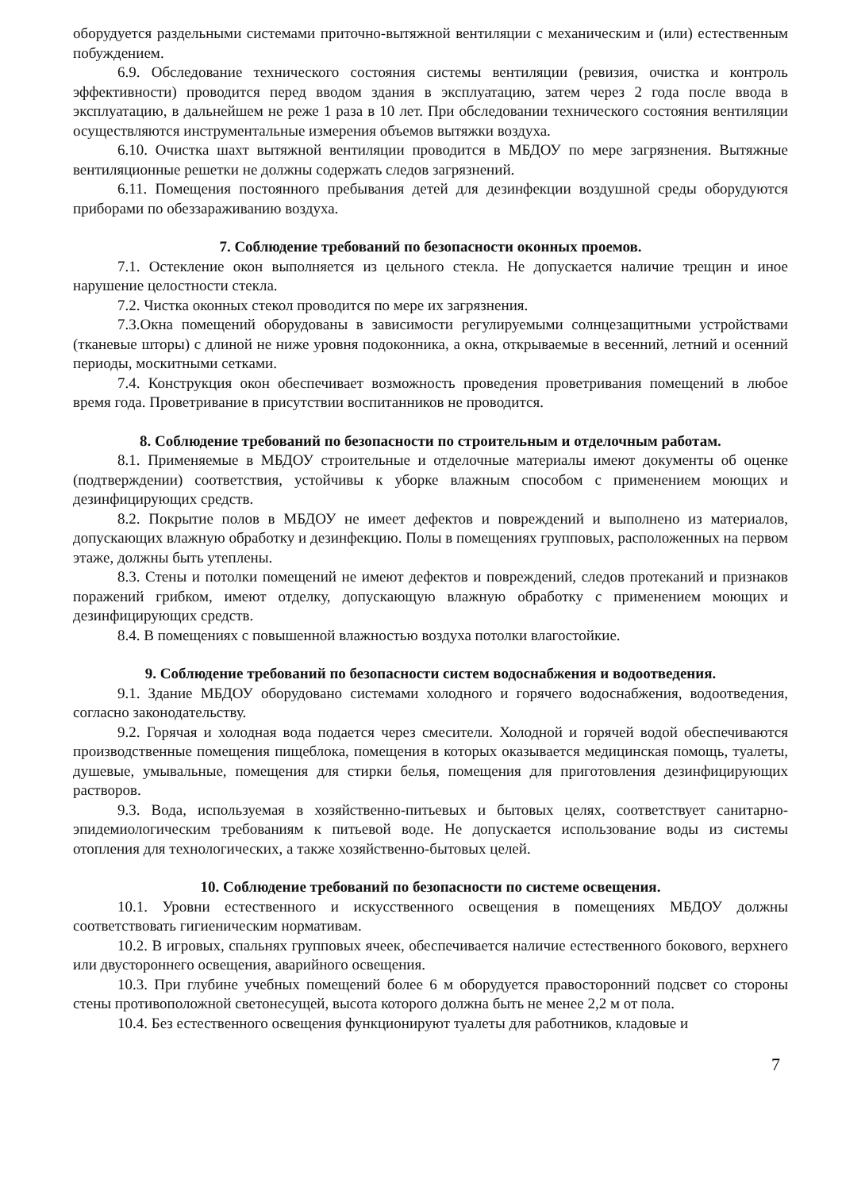оборудуется раздельными системами приточно-вытяжной вентиляции с механическим и (или) естественным побуждением.
6.9. Обследование технического состояния системы вентиляции (ревизия, очистка и контроль эффективности) проводится перед вводом здания в эксплуатацию, затем через 2 года после ввода в эксплуатацию, в дальнейшем не реже 1 раза в 10 лет. При обследовании технического состояния вентиляции осуществляются инструментальные измерения объемов вытяжки воздуха.
6.10. Очистка шахт вытяжной вентиляции проводится в МБДОУ по мере загрязнения. Вытяжные вентиляционные решетки не должны содержать следов загрязнений.
6.11. Помещения постоянного пребывания детей для дезинфекции воздушной среды оборудуются приборами по обеззараживанию воздуха.
7. Соблюдение требований по безопасности оконных проемов.
7.1. Остекление окон выполняется из цельного стекла. Не допускается наличие трещин и иное нарушение целостности стекла.
7.2. Чистка оконных стекол проводится по мере их загрязнения.
7.3.Окна помещений оборудованы в зависимости регулируемыми солнцезащитными устройствами (тканевые шторы) с длиной не ниже уровня подоконника, а окна, открываемые в весенний, летний и осенний периоды, москитными сетками.
7.4. Конструкция окон обеспечивает возможность проведения проветривания помещений в любое время года. Проветривание в присутствии воспитанников не проводится.
8. Соблюдение требований по безопасности по строительным и отделочным работам.
8.1. Применяемые в МБДОУ строительные и отделочные материалы имеют документы об оценке (подтверждении) соответствия, устойчивы к уборке влажным способом с применением моющих и дезинфицирующих средств.
8.2. Покрытие полов в МБДОУ не имеет дефектов и повреждений и выполнено из материалов, допускающих влажную обработку и дезинфекцию. Полы в помещениях групповых, расположенных на первом этаже, должны быть утеплены.
8.3. Стены и потолки помещений не имеют дефектов и повреждений, следов протеканий и признаков поражений грибком, имеют отделку, допускающую влажную обработку с применением моющих и дезинфицирующих средств.
8.4. В помещениях с повышенной влажностью воздуха потолки влагостойкие.
9. Соблюдение требований по безопасности систем водоснабжения и водоотведения.
9.1. Здание МБДОУ оборудовано системами холодного и горячего водоснабжения, водоотведения, согласно законодательству.
9.2. Горячая и холодная вода подается через смесители. Холодной и горячей водой обеспечиваются производственные помещения пищеблока, помещения в которых оказывается медицинская помощь, туалеты, душевые, умывальные, помещения для стирки белья, помещения для приготовления дезинфицирующих растворов.
9.3. Вода, используемая в хозяйственно-питьевых и бытовых целях, соответствует санитарно-эпидемиологическим требованиям к питьевой воде. Не допускается использование воды из системы отопления для технологических, а также хозяйственно-бытовых целей.
10. Соблюдение требований по безопасности по системе освещения.
10.1. Уровни естественного и искусственного освещения в помещениях МБДОУ должны соответствовать гигиеническим нормативам.
10.2. В игровых, спальнях групповых ячеек, обеспечивается наличие естественного бокового, верхнего или двустороннего освещения, аварийного освещения.
10.3. При глубине учебных помещений более 6 м оборудуется правосторонний подсвет со стороны стены противоположной светонесущей, высота которого должна быть не менее 2,2 м от пола.
10.4. Без естественного освещения функционируют туалеты для работников, кладовые и
7